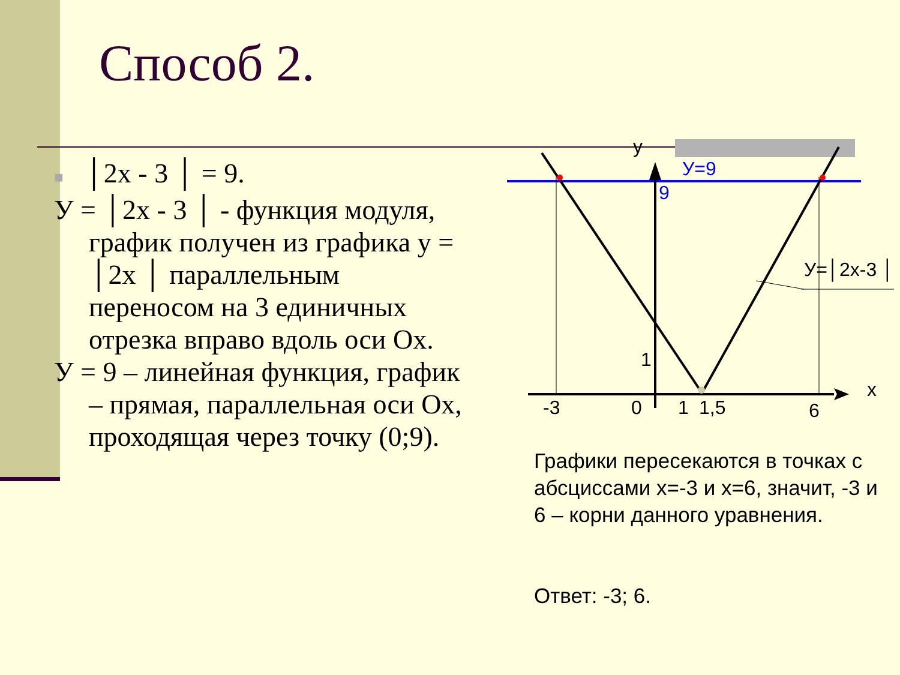Способ 2.
■ │2x - 3 │ = 9.
У = │2x - 3 │ - функция модуля, график получен из графика у = │2x │ параллельным переносом на 3 единичных отрезка вправо вдоль оси Ох.
У = 9 – линейная функция, график – прямая, параллельная оси Ох, проходящая через точку (0;9).
у
У=9
9
1
x
-3
0
1
1,5
6
У=│2x-3 │
Графики пересекаются в точках с абсциссами х=-3 и х=6, значит, -3 и 6 – корни данного уравнения.
Ответ: -3; 6.